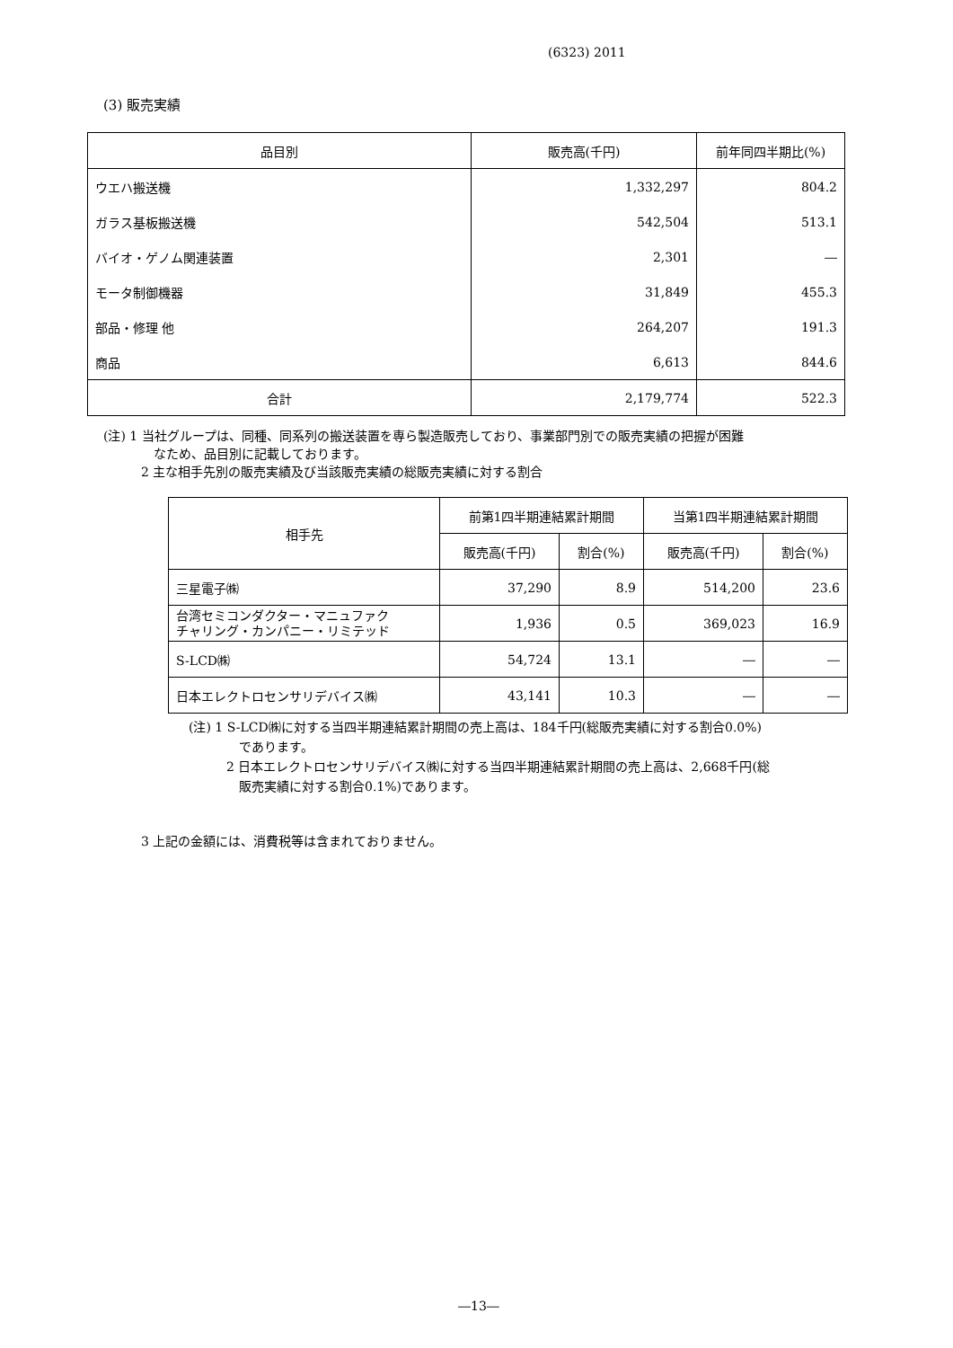(6323) 2011
(3) 販売実績
| 品目別 | 販売高(千円) | 前年同四半期比(%) |
| ウエハ搬送機 | 1,332,297 | 804.2 |
| ガラス基板搬送機 | 542,504 | 513.1 |
| バイオ・ゲノム関連装置 | 2,301 | ― |
| モータ制御機器 | 31,849 | 455.3 |
| 部品・修理 他 | 264,207 | 191.3 |
| 商品 | 6,613 | 844.6 |
| 合計 | 2,179,774 | 522.3 |
(注) 1 当社グループは、同種、同系列の搬送装置を専ら製造販売しており、事業部門別での販売実績の把握が困難
　　　　なため、品目別に記載しております。
　　　2 主な相手先別の販売実績及び当該販売実績の総販売実績に対する割合
| 相手先 | 前第1四半期連結累計期間 | | 当第1四半期連結累計期間 | |
| | 販売高(千円) | 割合(%) | 販売高(千円) | 割合(%) |
| 三星電子㈱ | 37,290 | 8.9 | 514,200 | 23.6 |
| 台湾セミコンダクター・マニュファク チャリング・カンパニー・リミテッド | 1,936 | 0.5 | 369,023 | 16.9 |
| S-LCD㈱ | 54,724 | 13.1 | ― | ― |
| 日本エレクトロセンサリデバイス㈱ | 43,141 | 10.3 | ― | ― |
(注) 1 S-LCD㈱に対する当四半期連結累計期間の売上高は、184千円(総販売実績に対する割合0.0%)
　　　　であります。
　　　2 日本エレクトロセンサリデバイス㈱に対する当四半期連結累計期間の売上高は、2,668千円(総
　　　　販売実績に対する割合0.1%)であります。
3 上記の金額には、消費税等は含まれておりません。
―13―